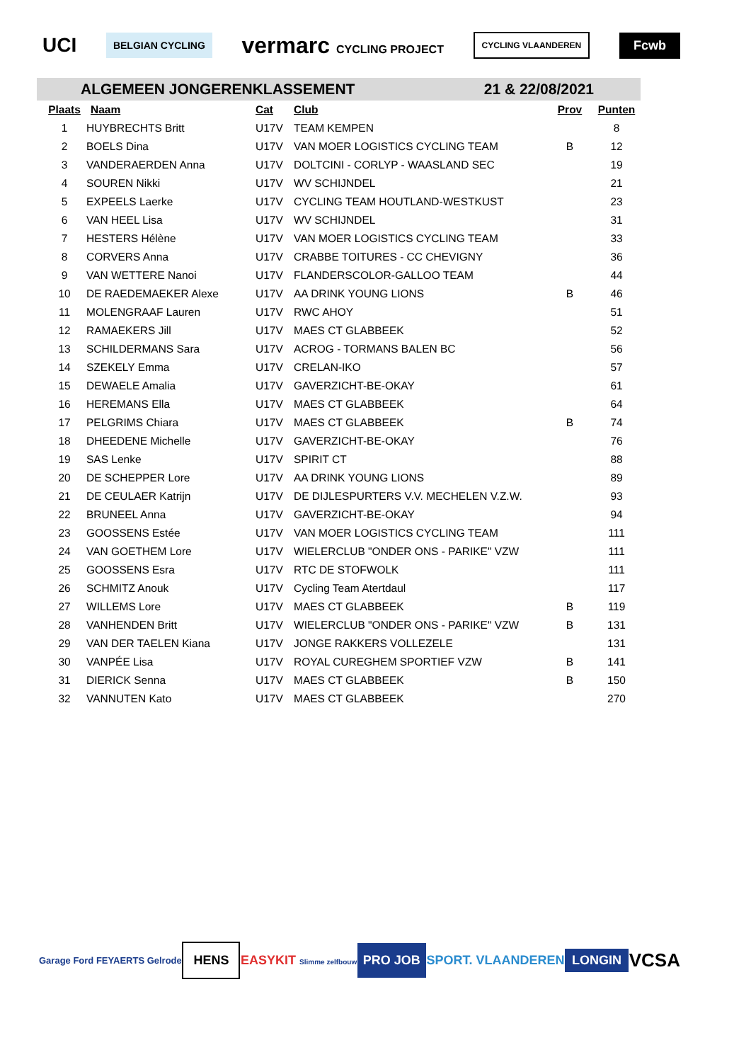UCI
BELGIAN CYCLING
vermarc CYCLING PROJECT
CYCLING VLAANDEREN
Fcwb
ALGEMEEN JONGERENKLASSEMENT 21 & 22/08/2021
| Plaats | Naam | Cat | Club | Prov | Punten |
| --- | --- | --- | --- | --- | --- |
| 1 | HUYBRECHTS Britt | U17V | TEAM KEMPEN | | 8 |
| 2 | BOELS Dina | U17V | VAN MOER LOGISTICS CYCLING TEAM | B | 12 |
| 3 | VANDERAERDEN Anna | U17V | DOLTCINI - CORLYP - WAASLAND SEC | | 19 |
| 4 | SOUREN Nikki | U17V | WV SCHIJNDEL | | 21 |
| 5 | EXPEELS Laerke | U17V | CYCLING TEAM HOUTLAND-WESTKUST | | 23 |
| 6 | VAN HEEL Lisa | U17V | WV SCHIJNDEL | | 31 |
| 7 | HESTERS Hélène | U17V | VAN MOER LOGISTICS CYCLING TEAM | | 33 |
| 8 | CORVERS Anna | U17V | CRABBE TOITURES - CC CHEVIGNY | | 36 |
| 9 | VAN WETTERE Nanoi | U17V | FLANDERSCOLOR-GALLOO TEAM | | 44 |
| 10 | DE RAEDEMAEKER Alexe | U17V | AA DRINK YOUNG LIONS | B | 46 |
| 11 | MOLENGRAAF Lauren | U17V | RWC AHOY | | 51 |
| 12 | RAMAEKERS Jill | U17V | MAES CT GLABBEEK | | 52 |
| 13 | SCHILDERMANS Sara | U17V | ACROG - TORMANS BALEN BC | | 56 |
| 14 | SZEKELY Emma | U17V | CRELAN-IKO | | 57 |
| 15 | DEWAELE Amalia | U17V | GAVERZICHT-BE-OKAY | | 61 |
| 16 | HEREMANS Ella | U17V | MAES CT GLABBEEK | | 64 |
| 17 | PELGRIMS Chiara | U17V | MAES CT GLABBEEK | B | 74 |
| 18 | DHEEDENE Michelle | U17V | GAVERZICHT-BE-OKAY | | 76 |
| 19 | SAS Lenke | U17V | SPIRIT CT | | 88 |
| 20 | DE SCHEPPER Lore | U17V | AA DRINK YOUNG LIONS | | 89 |
| 21 | DE CEULAER Katrijn | U17V | DE DIJLESPURTERS V.V. MECHELEN V.Z.W. | | 93 |
| 22 | BRUNEEL Anna | U17V | GAVERZICHT-BE-OKAY | | 94 |
| 23 | GOOSSENS Estée | U17V | VAN MOER LOGISTICS CYCLING TEAM | | 111 |
| 24 | VAN GOETHEM Lore | U17V | WIELERCLUB "ONDER ONS - PARIKE" VZW | | 111 |
| 25 | GOOSSENS Esra | U17V | RTC DE STOFWOLK | | 111 |
| 26 | SCHMITZ Anouk | U17V | Cycling Team Atertdaul | | 117 |
| 27 | WILLEMS Lore | U17V | MAES CT GLABBEEK | B | 119 |
| 28 | VANHENDEN Britt | U17V | WIELERCLUB "ONDER ONS - PARIKE" VZW | B | 131 |
| 29 | VAN DER TAELEN Kiana | U17V | JONGE RAKKERS VOLLEZELE | | 131 |
| 30 | VANPÉE Lisa | U17V | ROYAL CUREGHEM SPORTIEF VZW | B | 141 |
| 31 | DIERICK Senna | U17V | MAES CT GLABBEEK | B | 150 |
| 32 | VANNUTEN Kato | U17V | MAES CT GLABBEEK | | 270 |
Garage Ford FEYAERTS Gelrode HENS EASYKIT Slimme zelfbouw PRO JOB SPORT. VLAANDEREN LONGIN VCSA